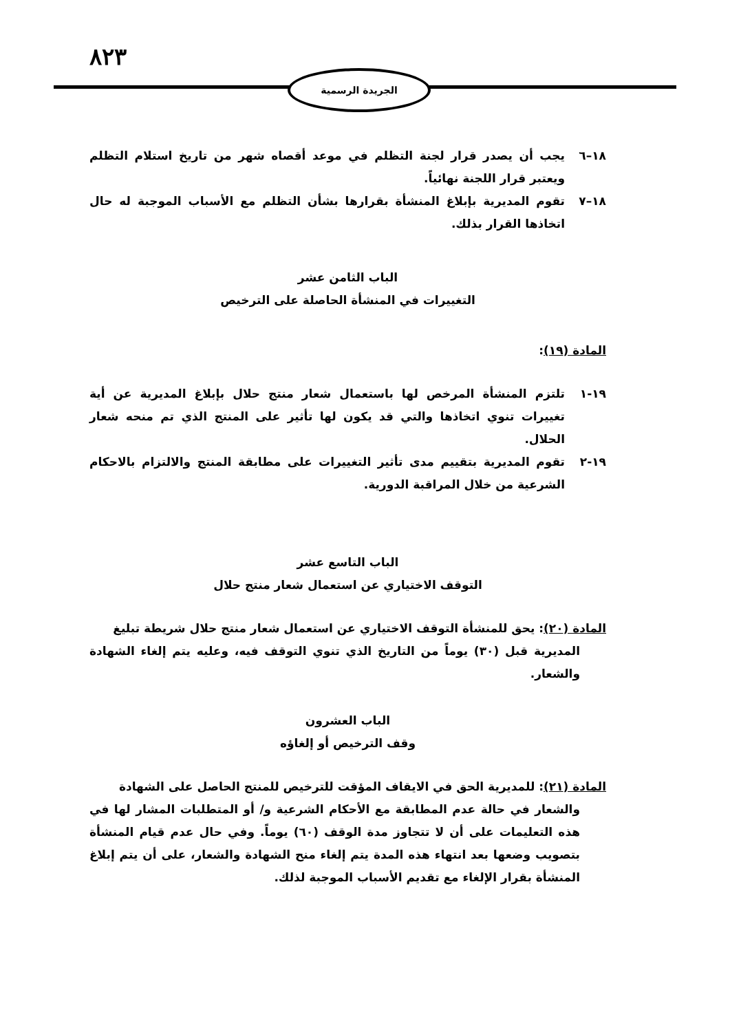٨٢٣
الجريدة الرسمية
١٨–٦ يجب أن يصدر قرار لجنة التظلم في موعد أقصاه شهر من تاريخ استلام التظلم ويعتبر قرار اللجنة نهائياً.
١٨–٧ تقوم المديرية بإبلاغ المنشأة بقرارها بشأن التظلم مع الأسباب الموجبة له حال اتخاذها القرار بذلك.
الباب الثامن عشر
التغييرات في المنشأة الحاصلة على الترخيص
المادة (١٩):
١٩-١ تلتزم المنشأة المرخص لها باستعمال شعار منتج حلال بإبلاغ المديرية عن أية تغييرات تنوي اتخاذها والتي قد يكون لها تأثير على المنتج الذي تم منحه شعار الحلال.
١٩-٢ تقوم المديرية بتقييم مدى تأثير التغييرات على مطابقة المنتج والالتزام بالاحكام الشرعية من خلال المراقبة الدورية.
الباب التاسع عشر
التوقف الاختياري عن استعمال شعار منتج حلال
المادة (٢٠): يحق للمنشأة التوقف الاختياري عن استعمال شعار منتج حلال شريطة تبليغ
المديرية قبل (٣٠) يوماً من التاريخ الذي تنوي التوقف فيه، وعليه يتم إلغاء الشهادة والشعار.
الباب العشرون
وقف الترخيص أو إلغاؤه
المادة (٢١): للمديرية الحق في الايقاف المؤقت للترخيص للمنتج الحاصل على الشهادة
والشعار في حالة عدم المطابقة مع الأحكام الشرعية و/ أو المتطلبات المشار لها في هذه التعليمات على أن لا تتجاوز مدة الوقف (٦٠) يوماً. وفي حال عدم قيام المنشأة بتصويب وضعها بعد انتهاء هذه المدة يتم إلغاء منح الشهادة والشعار، على أن يتم إبلاغ المنشأة بقرار الإلغاء مع تقديم الأسباب الموجبة لذلك.